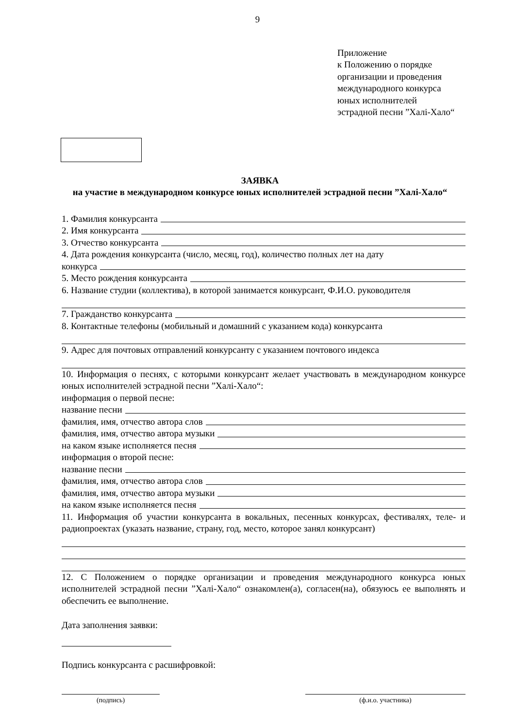9
Приложение
к Положению о порядке
организации и проведения
международного конкурса
юных исполнителей
эстрадной песни ”Халі-Хало“
ЗАЯВКА
на участие в международном конкурсе юных исполнителей эстрадной песни ”Халі-Хало“
1. Фамилия конкурсанта
2. Имя конкурсанта
3. Отчество конкурсанта
4. Дата рождения конкурсанта (число, месяц, год), количество полных лет на дату
конкурса
5. Место рождения конкурсанта
6. Название студии (коллектива), в которой занимается конкурсант, Ф.И.О. руководителя
7. Гражданство конкурсанта
8. Контактные телефоны (мобильный и домашний с указанием кода) конкурсанта
9. Адрес для почтовых отправлений конкурсанту с указанием почтового индекса
10. Информация о песнях, с которыми конкурсант желает участвовать в международном конкурсе юных исполнителей эстрадной песни ”Халі-Хало“:
информация о первой песне:
название песни
фамилия, имя, отчество автора слов
фамилия, имя, отчество автора музыки
на каком языке исполняется песня
информация о второй песне:
название песни
фамилия, имя, отчество автора слов
фамилия, имя, отчество автора музыки
на каком языке исполняется песня
11. Информация об участии конкурсанта в вокальных, песенных конкурсах, фестивалях, теле- и радиопроектах (указать название, страну, год, место, которое занял конкурсант)
12. С Положением о порядке организации и проведения международного конкурса юных исполнителей эстрадной песни ”Халі-Хало“ ознакомлен(а), согласен(на), обязуюсь ее выполнять и обеспечить ее выполнение.
Дата заполнения заявки:
Подпись конкурсанта с расшифровкой:
(подпись) (ф.и.о. участника)